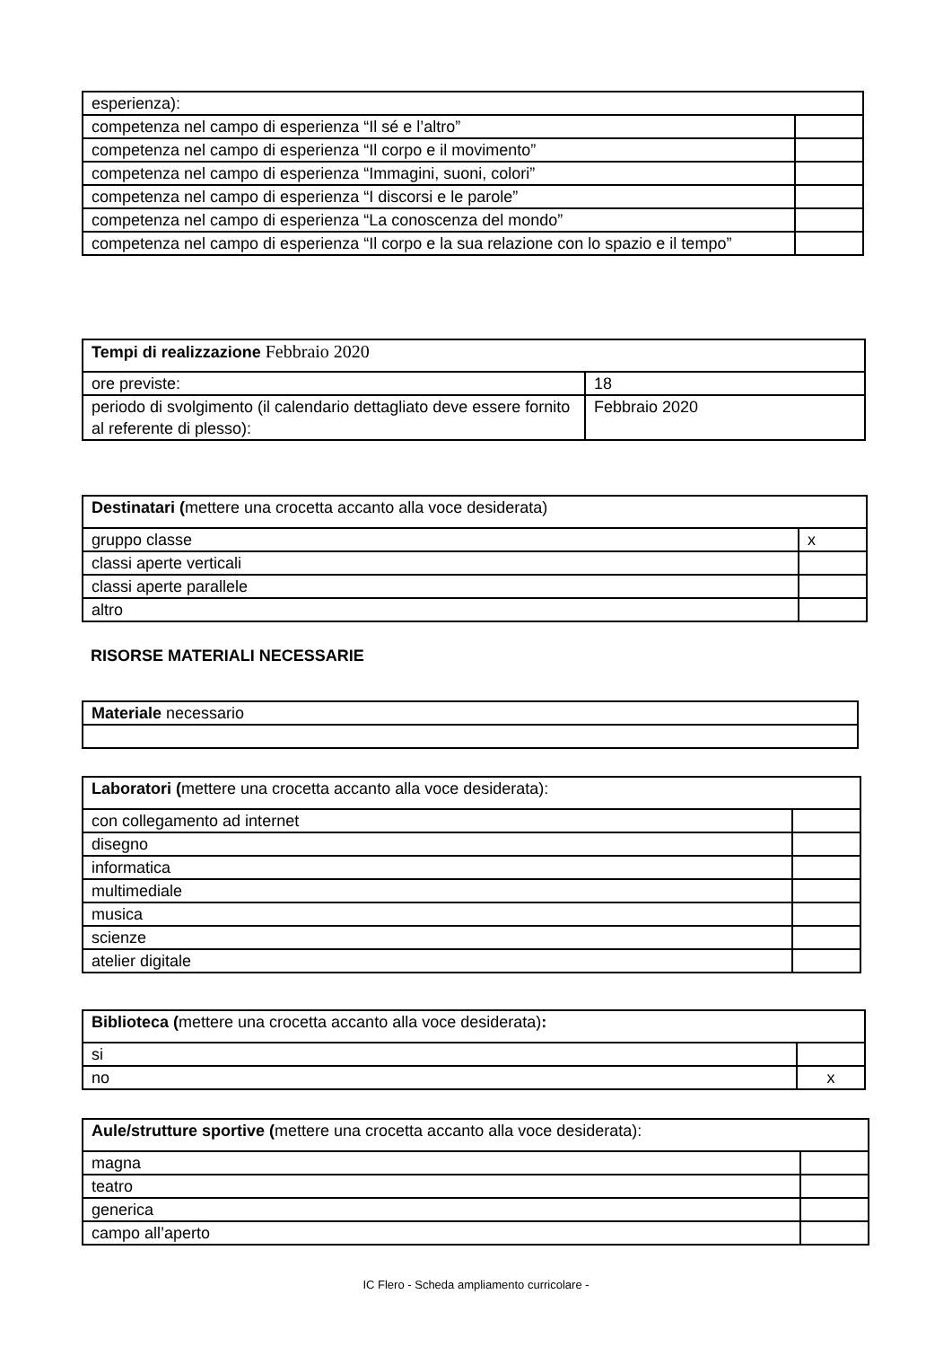| esperienza): | |
| competenza nel campo di esperienza “Il sé e l’altro” | |
| competenza nel campo di esperienza “Il corpo e il movimento” | |
| competenza nel campo di esperienza “Immagini, suoni, colori” | |
| competenza nel campo di esperienza “I discorsi e le parole” | |
| competenza nel campo di esperienza “La conoscenza del mondo” | |
| competenza nel campo di esperienza “Il corpo e la sua relazione con lo spazio e il tempo” | |
| Tempi di realizzazione Febbraio 2020 | |
| ore previste: | 18 |
| periodo di svolgimento (il calendario dettagliato deve essere fornito al referente di plesso): | Febbraio 2020 |
| Destinatari ( mettere una crocetta accanto alla voce desiderata) | |
| gruppo classe | x |
| classi aperte verticali | |
| classi aperte parallele | |
| altro | |
RISORSE MATERIALI NECESSARIE
| Materiale necessario |
| Laboratori ( mettere una crocetta accanto alla voce desiderata): | |
| con collegamento ad internet | |
| disegno | |
| informatica | |
| multimediale | |
| musica | |
| scienze | |
| atelier digitale | |
| Biblioteca ( mettere una crocetta accanto alla voce desiderata) : | |
| si | |
| no | x |
| Aule/strutture sportive ( mettere una crocetta accanto alla voce desiderata): | |
| magna | |
| teatro | |
| generica | |
| campo all’aperto | |
IC Flero - Scheda ampliamento curricolare -